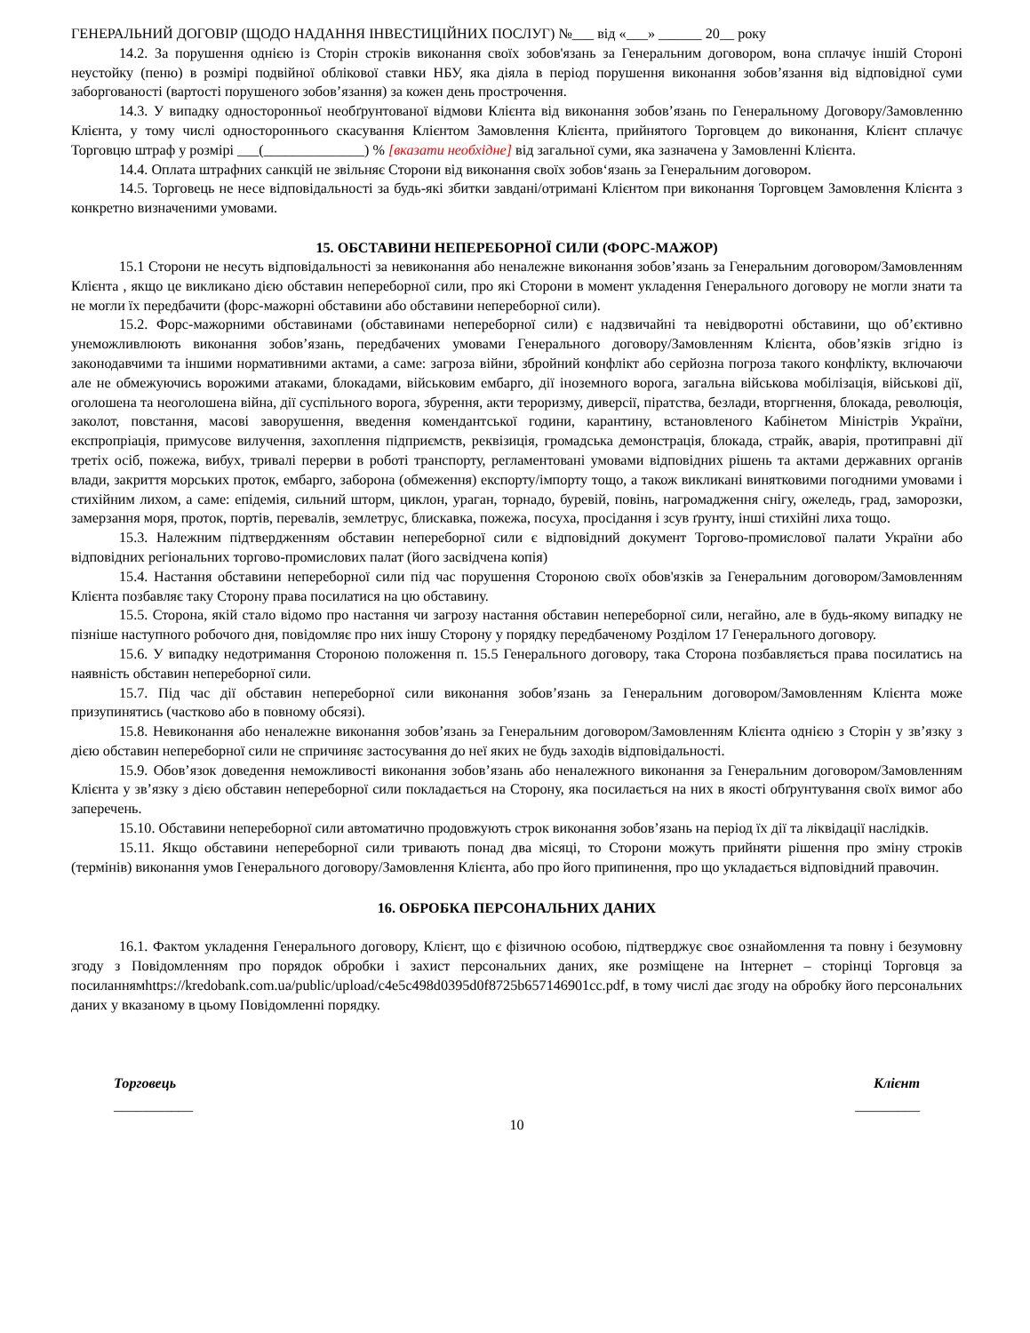ГЕНЕРАЛЬНИЙ ДОГОВІР (ЩОДО НАДАННЯ ІНВЕСТИЦІЙНИХ ПОСЛУГ) №___ від «___» ______ 20__ року
14.2. За порушення однією із Сторін строків виконання своїх зобов'язань за Генеральним договором, вона сплачує іншій Стороні неустойку (пеню) в розмірі подвійної облікової ставки НБУ, яка діяла в період порушення виконання зобов’язання від відповідної суми заборгованості (вартості порушеного зобов’язання) за кожен день прострочення.
14.3. У випадку односторонньої необґрунтованої відмови Клієнта від виконання зобов’язань по Генеральному Договору/Замовленню Клієнта, у тому числі одностороннього скасування Клієнтом Замовлення Клієнта, прийнятого Торговцем до виконання, Клієнт сплачує Торговцю штраф у розмірі ___(______________) % [вказати необхідне] від загальної суми, яка зазначена у Замовленні Клієнта.
14.4. Оплата штрафних санкцій не звільняє Сторони від виконання своїх зобов‘язань за Генеральним договором.
14.5. Торговець не несе відповідальності за будь-які збитки завдані/отримані Клієнтом при виконання Торговцем Замовлення Клієнта з конкретно визначеними умовами.
15. ОБСТАВИНИ НЕПЕРЕБОРНОЇ СИЛИ (ФОРС-МАЖОР)
15.1 Сторони не несуть відповідальності за невиконання або неналежне виконання зобов’язань за Генеральним договором/Замовленням Клієнта , якщо це викликано дією обставин непереборної сили, про які Сторони в момент укладення Генерального договору не могли знати та не могли їх передбачити (форс-мажорні обставини або обставини непереборної сили).
15.2. Форс-мажорними обставинами (обставинами непереборної сили) є надзвичайні та невідворотні обставини, що об’єктивно унеможливлюють виконання зобов’язань, передбачених умовами Генерального договору/Замовленням Клієнта, обов’язків згідно із законодавчими та іншими нормативними актами, а саме: загроза війни, збройний конфлікт або серйозна погроза такого конфлікту, включаючи але не обмежуючись ворожими атаками, блокадами, військовим ембарго, дії іноземного ворога, загальна військова мобілізація, військові дії, оголошена та неоголошена війна, дії суспільного ворога, збурення, акти тероризму, диверсії, піратства, безлади, вторгнення, блокада, революція, заколот, повстання, масові заворушення, введення комендантської години, карантину, встановленого Кабінетом Міністрів України, експропріація, примусове вилучення, захоплення підприємств, реквізиція, громадська демонстрація, блокада, страйк, аварія, протиправні дії третіх осіб, пожежа, вибух, тривалі перерви в роботі транспорту, регламентовані умовами відповідних рішень та актами державних органів влади, закриття морських проток, ембарго, заборона (обмеження) експорту/імпорту тощо, а також викликані винятковими погодними умовами і стихійним лихом, а саме: епідемія, сильний шторм, циклон, ураган, торнадо, буревій, повінь, нагромадження снігу, ожеледь, град, заморозки, замерзання моря, проток, портів, перевалів, землетрус, блискавка, пожежа, посуха, просідання і зсув ґрунту, інші стихійні лиха тощо.
15.3. Належним підтвердженням обставин непереборної сили є відповідний документ Торгово-промислової палати України або відповідних регіональних торгово-промислових палат (його засвідчена копія)
15.4. Настання обставини непереборної сили під час порушення Стороною своїх обов'язків за Генеральним договором/Замовленням Клієнта позбавляє таку Сторону права посилатися на цю обставину.
15.5. Сторона, якій стало відомо про настання чи загрозу настання обставин непереборної сили, негайно, але в будь-якому випадку не пізніше наступного робочого дня, повідомляє про них іншу Сторону у порядку передбаченому Розділом 17 Генерального договору.
15.6. У випадку недотримання Стороною положення п. 15.5 Генерального договору, така Сторона позбавляється права посилатись на наявність обставин непереборної сили.
15.7. Під час дії обставин непереборної сили виконання зобов’язань за Генеральним договором/Замовленням Клієнта може призупинятись (частково або в повному обсязі).
15.8. Невиконання або неналежне виконання зобов’язань за Генеральним договором/Замовленням Клієнта однією з Сторін у зв’язку з дією обставин непереборної сили не спричиняє застосування до неї яких не будь заходів відповідальності.
15.9. Обов’язок доведення неможливості виконання зобов’язань або неналежного виконання за Генеральним договором/Замовленням Клієнта у зв’язку з дією обставин непереборної сили покладається на Сторону, яка посилається на них в якості обґрунтування своїх вимог або заперечень.
15.10. Обставини непереборної сили автоматично продовжують строк виконання зобов’язань на період їх дії та ліквідації наслідків.
15.11. Якщо обставини непереборної сили тривають понад два місяці, то Сторони можуть прийняти рішення про зміну строків (термінів) виконання умов Генерального договору/Замовлення Клієнта, або про його припинення, про що укладається відповідний правочин.
16. ОБРОБКА ПЕРСОНАЛЬНИХ ДАНИХ
16.1. Фактом укладення Генерального договору, Клієнт, що є фізичною особою, підтверджує своє ознайомлення та повну і безумовну згоду з Повідомленням про порядок обробки і захист персональних даних, яке розміщене на Інтернет – сторінці Торговця за посиланнямhttps://kredobank.com.ua/public/upload/c4e5c498d0395d0f8725b657146901cc.pdf, в тому числі дає згоду на обробку його персональних даних у вказаному в цьому Повідомленні порядку.
Торговець Клієнт
___________ _________
10